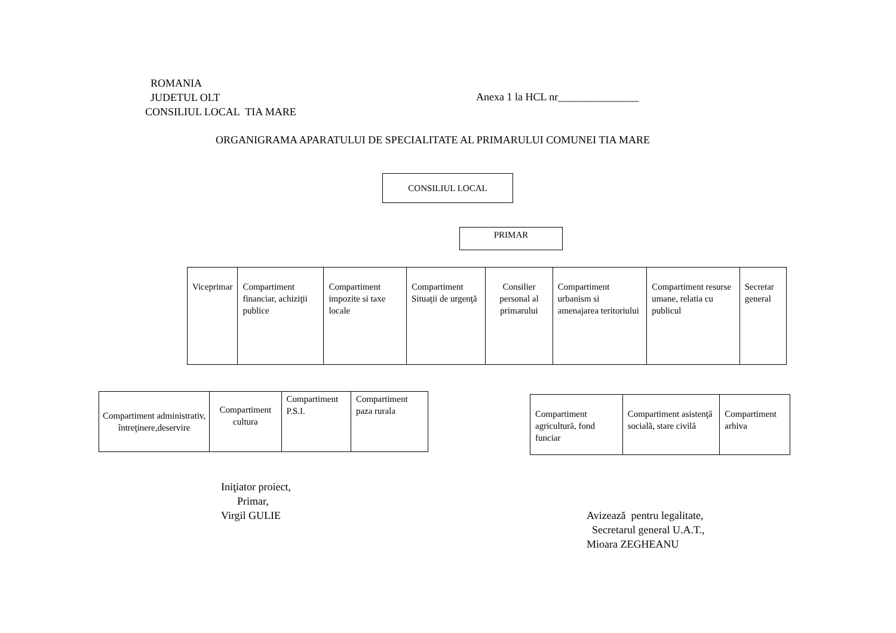ROMANIA
JUDETUL OLT
CONSILIUL LOCAL TIA MARE
Anexa 1 la HCL nr_______________
ORGANIGRAMA APARATULUI DE SPECIALITATE AL PRIMARULUI COMUNEI TIA MARE
CONSILIUL LOCAL
PRIMAR
| Viceprimar | Compartiment financiar, achiziţii publice | Compartiment impozite si taxe locale | Compartiment Situaţii de urgenţă | Consilier personal al primarului | Compartiment urbanism si amenajarea teritoriului | Compartiment resurse umane, relatia cu publicul | Secretar general |
| Compartiment administrativ, întreţinere,deservire | Compartiment cultura | Compartiment P.S.I. | Compartiment paza rurala |
| Compartiment agricultură, fond funciar | Compartiment asistenţă socială, stare civilă | Compartiment arhiva |
Iniţiator proiect,
Primar,
Virgil GULIE
Avizează pentru legalitate,
Secretarul general U.A.T.,
Mioara ZEGHEANU